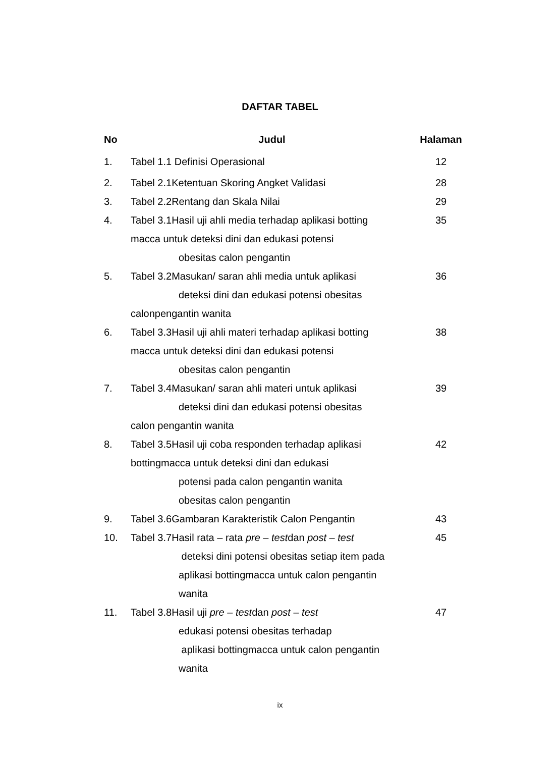DAFTAR TABEL
| No | Judul | Halaman |
| --- | --- | --- |
| 1. | Tabel 1.1 Definisi Operasional | 12 |
| 2. | Tabel 2.1Ketentuan Skoring Angket Validasi | 28 |
| 3. | Tabel 2.2Rentang dan Skala Nilai | 29 |
| 4. | Tabel 3.1Hasil uji ahli media terhadap aplikasi botting macca untuk deteksi dini dan edukasi potensi obesitas calon pengantin | 35 |
| 5. | Tabel 3.2Masukan/ saran ahli media untuk aplikasi deteksi dini dan edukasi potensi obesitas calonpengantin wanita | 36 |
| 6. | Tabel 3.3Hasil uji ahli materi terhadap aplikasi botting macca untuk deteksi dini dan edukasi potensi obesitas calon pengantin | 38 |
| 7. | Tabel 3.4Masukan/ saran ahli materi untuk aplikasi deteksi dini dan edukasi potensi obesitas calon pengantin wanita | 39 |
| 8. | Tabel 3.5Hasil uji coba responden terhadap aplikasi bottingmacca untuk deteksi dini dan edukasi potensi pada calon pengantin wanita obesitas calon pengantin | 42 |
| 9. | Tabel 3.6Gambaran Karakteristik Calon Pengantin | 43 |
| 10. | Tabel 3.7Hasil rata – rata pre – test dan post – test deteksi dini potensi obesitas setiap item pada aplikasi bottingmacca untuk calon pengantin wanita | 45 |
| 11. | Tabel 3.8Hasil uji pre – test dan post – test edukasi potensi obesitas terhadap aplikasi bottingmacca untuk calon pengantin wanita | 47 |
ix